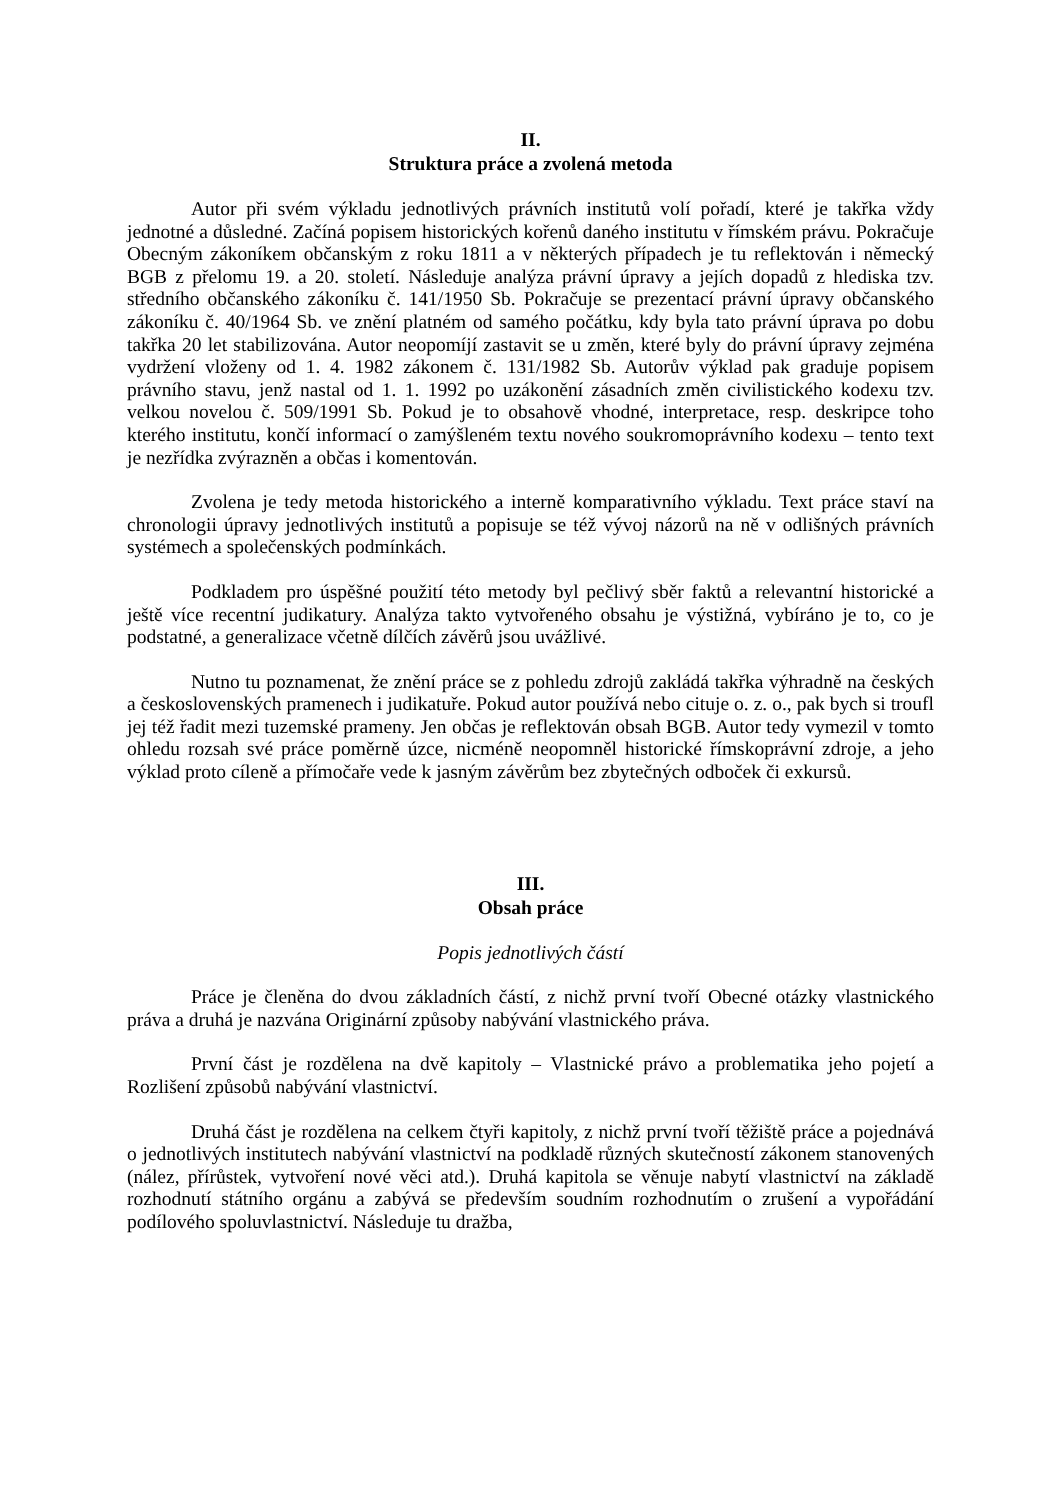II.
Struktura práce a zvolená metoda
Autor při svém výkladu jednotlivých právních institutů volí pořadí, které je takřka vždy jednotné a důsledné. Začíná popisem historických kořenů daného institutu v římském právu. Pokračuje Obecným zákoníkem občanským z roku 1811 a v některých případech je tu reflektován i německý BGB z přelomu 19. a 20. století. Následuje analýza právní úpravy a jejích dopadů z hlediska tzv. středního občanského zákoníku č. 141/1950 Sb. Pokračuje se prezentací právní úpravy občanského zákoníku č. 40/1964 Sb. ve znění platném od samého počátku, kdy byla tato právní úprava po dobu takřka 20 let stabilizována. Autor neopomíjí zastavit se u změn, které byly do právní úpravy zejména vydržení vloženy od 1. 4. 1982 zákonem č. 131/1982 Sb. Autorův výklad pak graduje popisem právního stavu, jenž nastal od 1. 1. 1992 po uzákonění zásadních změn civilistického kodexu tzv. velkou novelou č. 509/1991 Sb. Pokud je to obsahově vhodné, interpretace, resp. deskripce toho kterého institutu, končí informací o zamýšleném textu nového soukromoprávního kodexu – tento text je nezřídka zvýrazněn a občas i komentován.
Zvolena je tedy metoda historického a interně komparativního výkladu. Text práce staví na chronologii úpravy jednotlivých institutů a popisuje se též vývoj názorů na ně v odlišných právních systémech a společenských podmínkách.
Podkladem pro úspěšné použití této metody byl pečlivý sběr faktů a relevantní historické a ještě více recentní judikatury. Analýza takto vytvořeného obsahu je výstižná, vybíráno je to, co je podstatné, a generalizace včetně dílčích závěrů jsou uvážlivé.
Nutno tu poznamenat, že znění práce se z pohledu zdrojů zakládá takřka výhradně na českých a československých pramenech i judikatuře. Pokud autor používá nebo cituje o. z. o., pak bych si troufl jej též řadit mezi tuzemské prameny. Jen občas je reflektován obsah BGB. Autor tedy vymezil v tomto ohledu rozsah své práce poměrně úzce, nicméně neopomněl historické římskoprávní zdroje, a jeho výklad proto cíleně a přímočaře vede k jasným závěrům bez zbytečných odboček či exkursů.
III.
Obsah práce
Popis jednotlivých částí
Práce je členěna do dvou základních částí, z nichž první tvoří Obecné otázky vlastnického práva a druhá je nazvána Originární způsoby nabývání vlastnického práva.
První část je rozdělena na dvě kapitoly – Vlastnické právo a problematika jeho pojetí a Rozlišení způsobů nabývání vlastnictví.
Druhá část je rozdělena na celkem čtyři kapitoly, z nichž první tvoří těžiště práce a pojednává o jednotlivých institutech nabývání vlastnictví na podkladě různých skutečností zákonem stanovených (nález, přírůstek, vytvoření nové věci atd.). Druhá kapitola se věnuje nabytí vlastnictví na základě rozhodnutí státního orgánu a zabývá se především soudním rozhodnutím o zrušení a vypořádání podílového spoluvlastnictví. Následuje tu dražba,